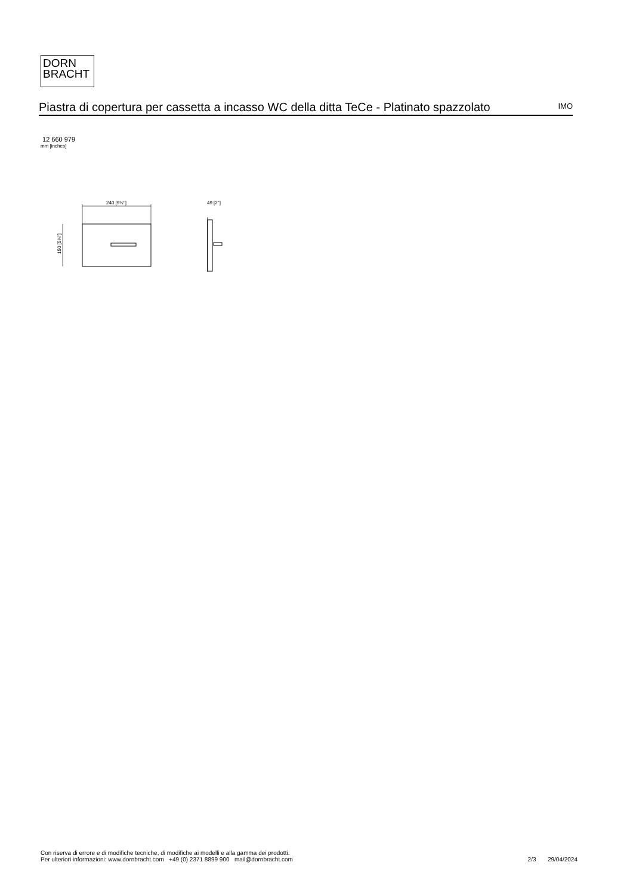DORN
BRACHT
Piastra di copertura per cassetta a incasso WC della ditta TeCe - Platinato spazzolato
IMO
12 660 979
mm [inches]
240 [9½"]
49 [2"]
150 [5⅞"]
Con riserva di errore e di modifiche tecniche, di modifiche ai modelli e alla gamma dei prodotti.
Per ulteriori informazioni: www.dornbracht.com +49 (0) 2371 8899 900 mail@dornbracht.com
2/3 29/04/2024